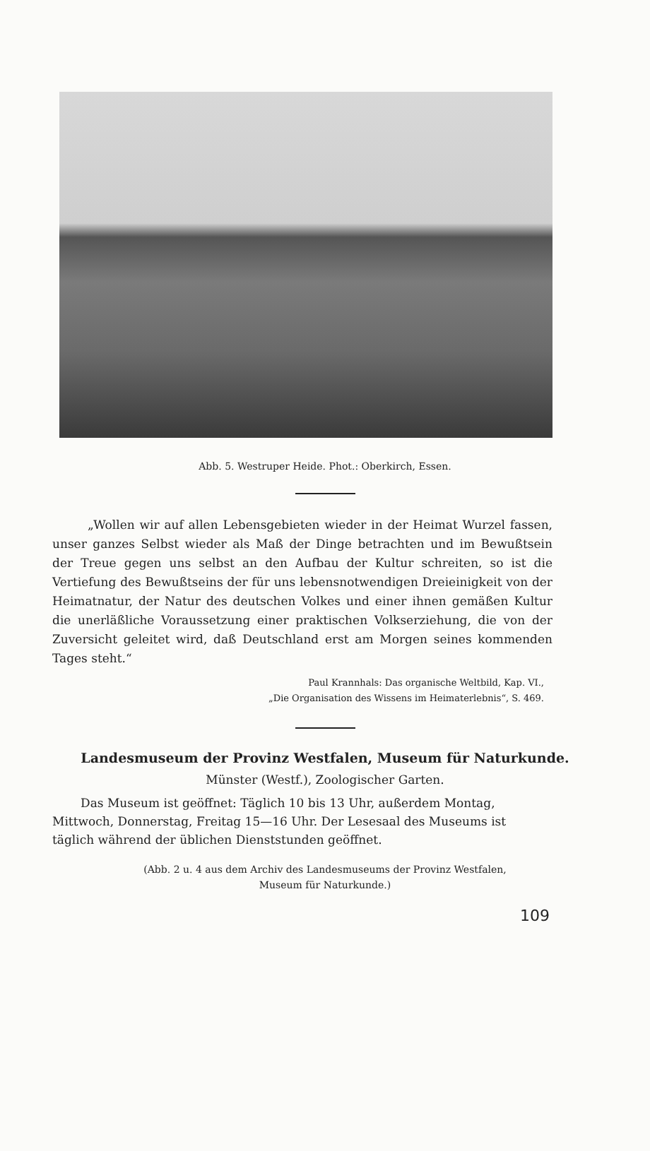Abb. 5. Westruper Heide. Phot.: Oberkirch, Essen.
„Wollen wir auf allen Lebensgebieten wieder in der Heimat Wurzel fassen, unser ganzes Selbst wieder als Maß der Dinge betrachten und im Bewußtsein der Treue gegen uns selbst an den Aufbau der Kultur schreiten, so ist die Vertiefung des Bewußtseins der für uns lebensnotwendigen Dreieinigkeit von der Heimatnatur, der Natur des deutschen Volkes und einer ihnen gemäßen Kultur die unerläßliche Voraussetzung einer praktischen Volkserziehung, die von der Zuversicht geleitet wird, daß Deutschland erst am Morgen seines kommenden Tages steht.“
Paul Krannhals: Das organische Weltbild, Kap. VI.,
„Die Organisation des Wissens im Heimaterlebnis“, S. 469.
Landesmuseum der Provinz Westfalen, Museum für Naturkunde.
Münster (Westf.), Zoologischer Garten.
Das Museum ist geöffnet: Täglich 10 bis 13 Uhr, außerdem Montag, Mittwoch, Donnerstag, Freitag 15—16 Uhr. Der Lesesaal des Museums ist täglich während der üblichen Dienststunden geöffnet.
(Abb. 2 u. 4 aus dem Archiv des Landesmuseums der Provinz Westfalen,
Museum für Naturkunde.)
109